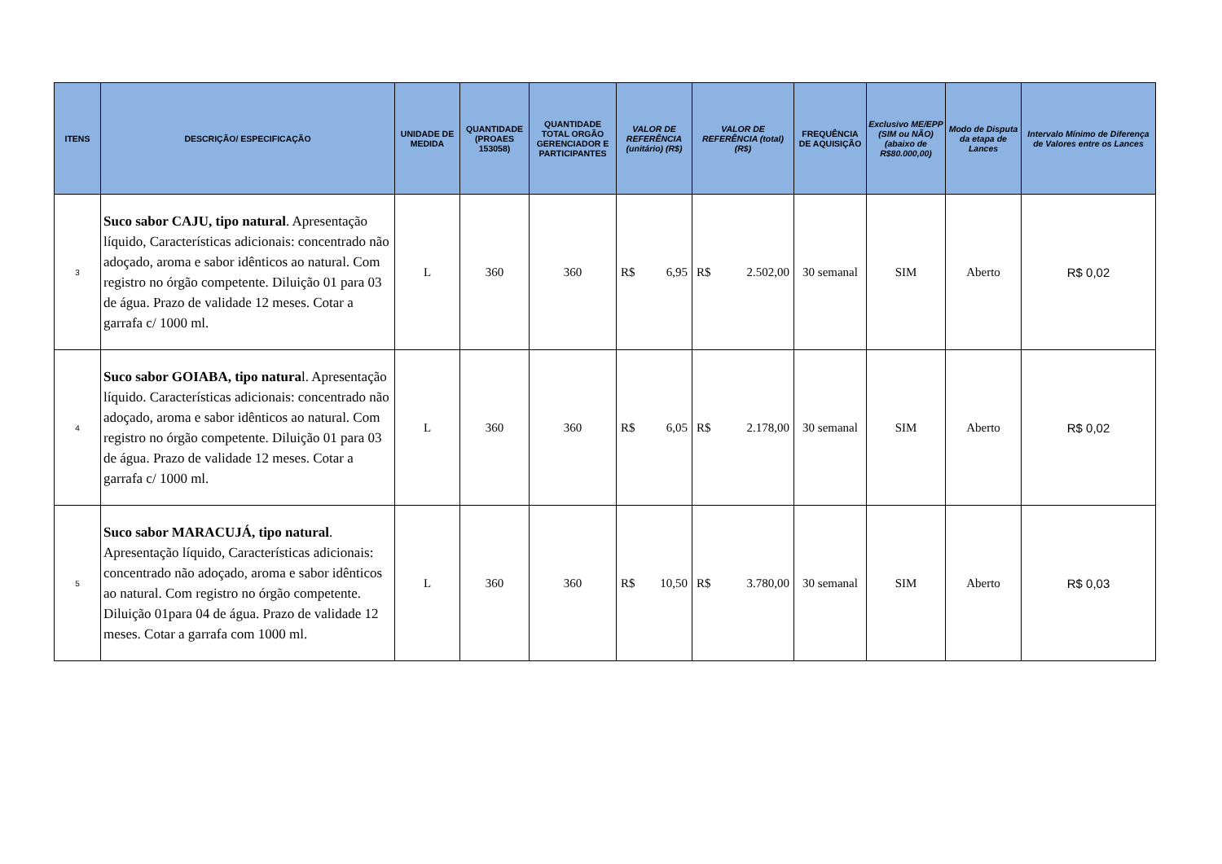| ITENS | DESCRIÇÃO/ ESPECIFICAÇÃO | UNIDADE DE MEDIDA | QUANTIDADE (PROAES 153058) | QUANTIDADE TOTAL ORGÃO GERENCIADOR E PARTICIPANTES | VALOR DE REFERÊNCIA (unitário) (R$) | VALOR DE REFERÊNCIA (total)(R$) | FREQUÊNCIA DE AQUISIÇÃO | Exclusivo ME/EPP (SIM ou NÃO) (abaixo de R$80.000,00) | Modo de Disputa da etapa de Lances | Intervalo Mínimo de Diferença de Valores entre os Lances |
| --- | --- | --- | --- | --- | --- | --- | --- | --- | --- | --- |
| 3 | Suco sabor CAJU, tipo natural . Apresentação líquido, Características adicionais: concentrado não adoçado, aroma e sabor idênticos ao natural. Com registro no órgão competente. Diluição 01 para 03 de água. Prazo de validade 12 meses. Cotar a garrafa c/ 1000 ml. | L | 360 | 360 | R$ 6,95 | R$ 2.502,00 | 30 semanal | SIM | Aberto | R$ 0,02 |
| 4 | Suco sabor GOIABA, tipo natura l. Apresentação líquido. Características adicionais: concentrado não adoçado, aroma e sabor idênticos ao natural. Com registro no órgão competente. Diluição 01 para 03 de água. Prazo de validade 12 meses. Cotar a garrafa c/ 1000 ml. | L | 360 | 360 | R$ 6,05 | R$ 2.178,00 | 30 semanal | SIM | Aberto | R$ 0,02 |
| 5 | Suco sabor MARACUJÁ, tipo natural . Apresentação líquido, Características adicionais: concentrado não adoçado, aroma e sabor idênticos ao natural. Com registro no órgão competente. Diluição 01para 04 de água. Prazo de validade 12 meses. Cotar a garrafa com 1000 ml. | L | 360 | 360 | R$ 10,50 | R$ 3.780,00 | 30 semanal | SIM | Aberto | R$ 0,03 |